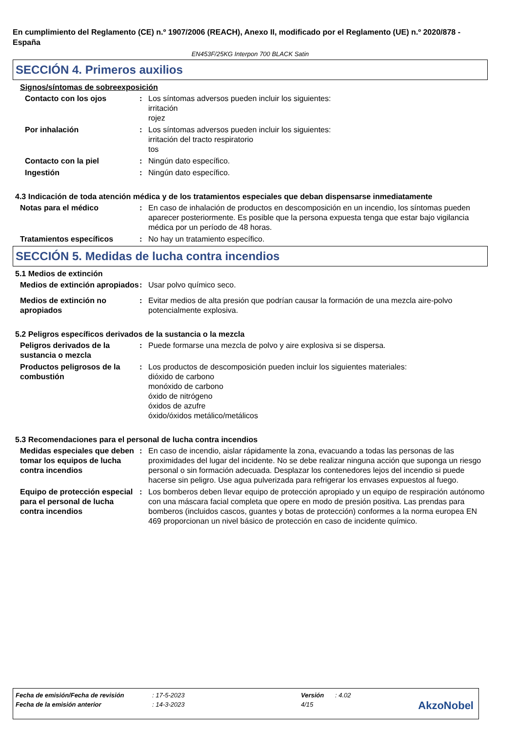En cumplimiento del Reglamento (CE) n.º 1907/2006 (REACH), Anexo II, modificado por el Reglamento (UE) n.º 2020/878 - España
EN453F/25KG Interpon 700 BLACK Satin
SECCIÓN 4. Primeros auxilios
Signos/síntomas de sobreexposición
Contacto con los ojos : Los síntomas adversos pueden incluir los siguientes:
irritación
rojez
Por inhalación : Los síntomas adversos pueden incluir los siguientes:
irritación del tracto respiratorio
tos
Contacto con la piel : Ningún dato específico.
Ingestión : Ningún dato específico.
4.3 Indicación de toda atención médica y de los tratamientos especiales que deban dispensarse inmediatamente
Notas para el médico : En caso de inhalación de productos en descomposición en un incendio, los síntomas pueden aparecer posteriormente. Es posible que la persona expuesta tenga que estar bajo vigilancia médica por un período de 48 horas.
Tratamientos específicos : No hay un tratamiento específico.
SECCIÓN 5. Medidas de lucha contra incendios
5.1 Medios de extinción
Medios de extinción apropiados
: Usar polvo químico seco.
Medios de extinción no apropiados
: Evitar medios de alta presión que podrían causar la formación de una mezcla aire-polvo potencialmente explosiva.
5.2 Peligros específicos derivados de la sustancia o la mezcla
Peligros derivados de la sustancia o mezcla
: Puede formarse una mezcla de polvo y aire explosiva si se dispersa.
Productos peligrosos de la combustión
: Los productos de descomposición pueden incluir los siguientes materiales:
dióxido de carbono
monóxido de carbono
óxido de nitrógeno
óxidos de azufre
óxido/óxidos metálico/metálicos
5.3 Recomendaciones para el personal de lucha contra incendios
Medidas especiales que deben tomar los equipos de lucha contra incendios
: En caso de incendio, aislar rápidamente la zona, evacuando a todas las personas de las proximidades del lugar del incidente. No se debe realizar ninguna acción que suponga un riesgo personal o sin formación adecuada. Desplazar los contenedores lejos del incendio si puede hacerse sin peligro. Use agua pulverizada para refrigerar los envases expuestos al fuego.
Equipo de protección especial para el personal de lucha contra incendios
: Los bomberos deben llevar equipo de protección apropiado y un equipo de respiración autónomo con una máscara facial completa que opere en modo de presión positiva. Las prendas para bomberos (incluidos cascos, guantes y botas de protección) conformes a la norma europea EN 469 proporcionan un nivel básico de protección en caso de incidente químico.
Fecha de emisión/Fecha de revisión: 17-5-2023 Versión: 4.02
Fecha de la emisión anterior: 14-3-2023 4/15
AkzoNobel